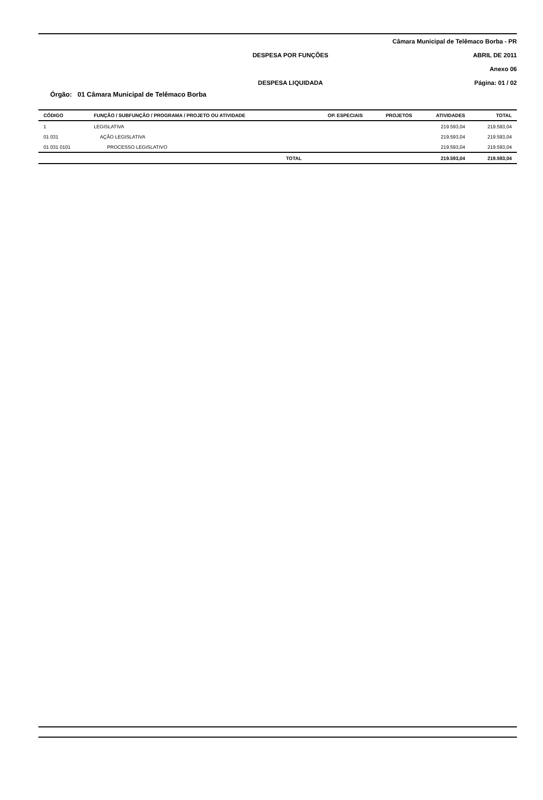Câmara Municipal de Telêmaco Borba - PR
DESPESA POR FUNÇÕES ABRIL DE 2011
Anexo 06
DESPESA LIQUIDADA Página: 01 / 02
Órgão: 01 Câmara Municipal de Telêmaco Borba
| CÓDIGO | FUNÇÃO / SUBFUNÇÃO / PROGRAMA / PROJETO OU ATIVIDADE | OP. ESPECIAIS | PROJETOS | ATIVIDADES | TOTAL |
| --- | --- | --- | --- | --- | --- |
| 1 | LEGISLATIVA | | | 219.593,04 | 219.593,04 |
| 01 031 | AÇÃO LEGISLATIVA | | | 219.593,04 | 219.593,04 |
| 01 031 0101 | PROCESSO LEGISLATIVO | | | 219.593,04 | 219.593,04 |
| | TOTAL | | | 219.593,04 | 219.593,04 |